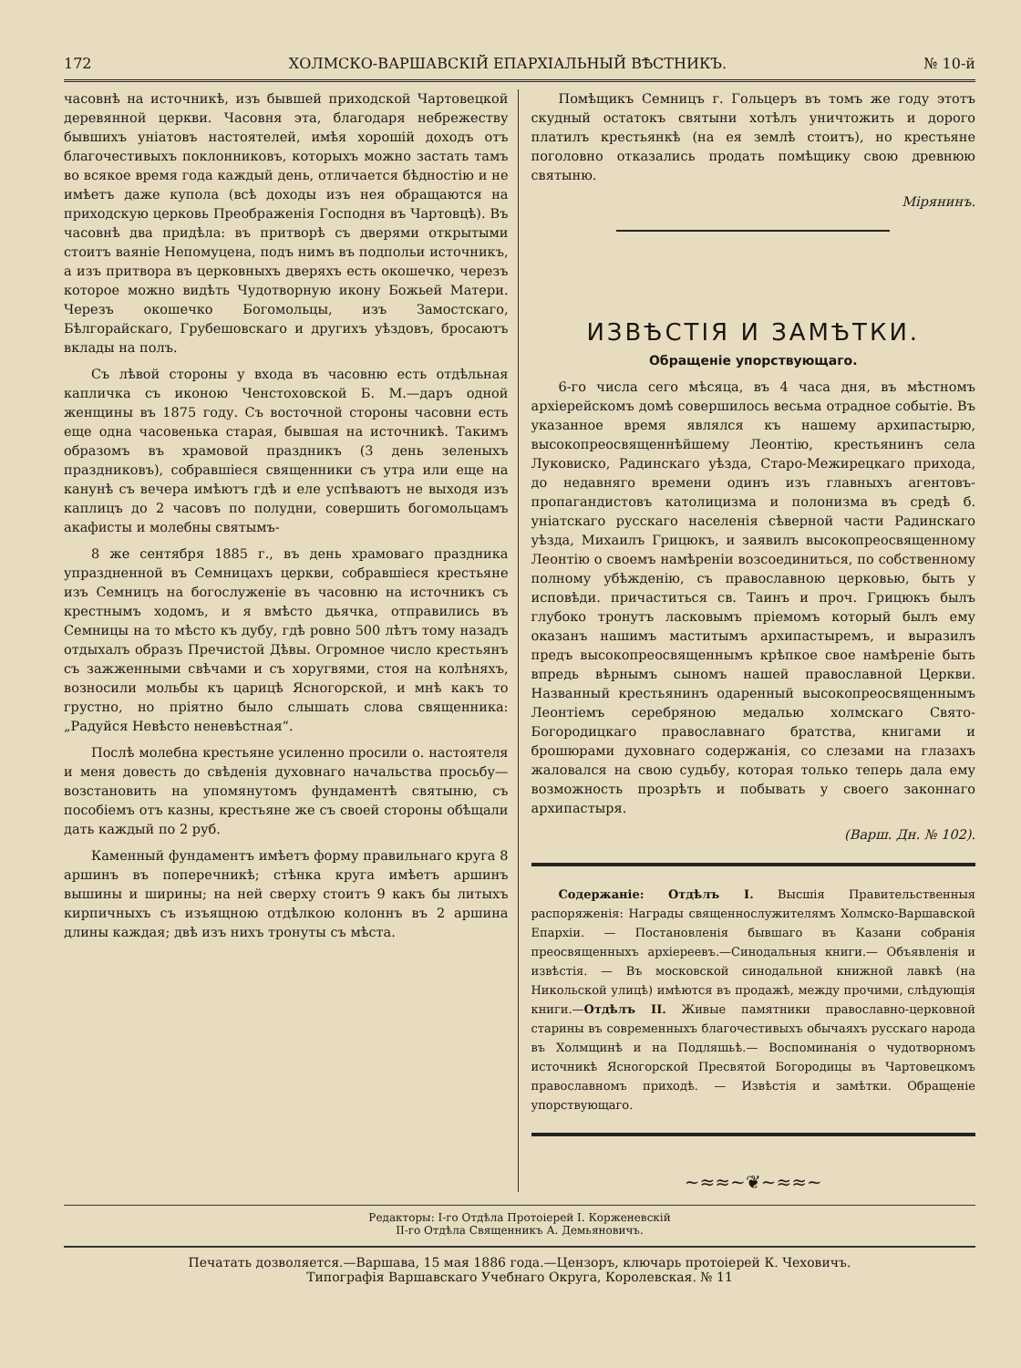172 ХОЛМСКО-ВАРШАВСКІЙ ЕПАРХІАЛЬНЫЙ ВѢСТНИКЪ. № 10-й
часовнѣ на источникѣ, изъ бывшей приходской Чартовецкой деревянной церкви. Часовня эта, благодаря небрежеству бывшихъ уніатовъ настоятелей, имѣя хорошій доходъ отъ благочестивыхъ поклонниковъ, которыхъ можно застать тамъ во всякое время года каждый день, отличается бѣдностію и не имѣетъ даже купола (всѣ доходы изъ нея обращаются на приходскую церковь Преображенія Господня въ Чартовцѣ). Въ часовнѣ два придѣла: въ притворѣ съ дверями открытыми стоитъ ваяніе Непомуцена, подъ нимъ въ подпольи источникъ, а изъ притвора въ церковныхъ дверяхъ есть окошечко, черезъ которое можно видѣть Чудотворную икону Божьей Матери. Черезъ окошечко Богомольцы, изъ Замостскаго, Бѣлгорайскаго, Грубешовскаго и другихъ уѣздовъ, бросаютъ вклады на полъ.
Съ лѣвой стороны у входа въ часовню есть отдѣльная капличка съ иконою Ченстоховской Б. М.—даръ одной женщины въ 1875 году. Съ восточной стороны часовни есть еще одна часовенька старая, бывшая на источникѣ. Такимъ образомъ въ храмовой праздникъ (3 день зеленыхъ праздниковъ), собравшіеся священники съ утра или еще на канунѣ съ вечера имѣютъ гдѣ и еле успѣваютъ не выходя изъ каплицъ до 2 часовъ по полудни, совершить богомольцамъ акафисты и молебны святымъ-
8 же сентября 1885 г., въ день храмоваго праздника упраздненной въ Семницахъ церкви, собравшіеся крестьяне изъ Семницъ на богослуженіе въ часовню на источникъ съ крестнымъ ходомъ, и я вмѣсто дьячка, отправились въ Семницы на то мѣсто къ дубу, гдѣ ровно 500 лѣтъ тому назадъ отдыхалъ образъ Пречистой Дѣвы. Огромное число крестьянъ съ зажженными свѣчами и съ хоругвями, стоя на колѣняхъ, возносили мольбы къ царицѣ Ясногорской, и мнѣ какъ то грустно, но пріятно было слышать слова священника: „Радуйся Невѣсто неневѣстная“.
Послѣ молебна крестьяне усиленно просили о. настоятеля и меня довесть до свѣденія духовнаго начальства просьбу—возстановить на упомянутомъ фундаментѣ святыню, съ пособіемъ отъ казны, крестьяне же съ своей стороны обѣщали дать каждый по 2 руб.
Каменный фундаментъ имѣетъ форму правильнаго круга 8 аршинъ въ поперечникѣ; стѣнка круга имѣетъ аршинъ вышины и ширины; на ней сверху стоитъ 9 какъ бы литыхъ кирпичныхъ съ изъящною отдѣлкою колоннъ въ 2 аршина длины каждая; двѣ изъ нихъ тронуты съ мѣста.
Помѣщикъ Семницъ г. Гольцеръ въ томъ же году этотъ скудный остатокъ святыни хотѣлъ уничтожить и дорого платилъ крестьянкѣ (на ея землѣ стоитъ), но крестьяне поголовно отказались продать помѣщику свою древнюю святыню.
Мірянинъ.
ИЗВѢСТІЯ И ЗАМѢТКИ.
Обращеніе упорствующаго.
6-го числа сего мѣсяца, въ 4 часа дня, въ мѣстномъ архіерейскомъ домѣ совершилось весьма отрадное событіе. Въ указанное время являлся къ нашему архипастырю, высокопреосвященнѣйшему Леонтію, крестьянинъ села Луковиско, Радинскаго уѣзда, Старо-Межирецкаго прихода, до недавняго времени одинъ изъ главныхъ агентовъ-пропагандистовъ католицизма и полонизма въ средѣ б. уніатскаго русскаго населенія сѣверной части Радинскаго уѣзда, Михаилъ Грицюкъ, и заявилъ высокопреосвященному Леонтію о своемъ намѣреніи возсоединиться, по собственному полному убѣжденію, съ православною церковью, быть у исповѣди. причаститься св. Таинъ и проч. Грицюкъ былъ глубоко тронутъ ласковымъ пріемомъ который былъ ему оказанъ нашимъ маститымъ архипастыремъ, и выразилъ предъ высокопреосвященнымъ крѣпкое свое намѣреніе быть впредь вѣрнымъ сыномъ нашей православной Церкви. Названный крестьянинъ одаренный высокопреосвященнымъ Леонтіемъ серебряною медалью холмскаго Свято-Богородицкаго православнаго братства, книгами и брошюрами духовнаго содержанія, со слезами на глазахъ жаловался на свою судьбу, которая только теперь дала ему возможность прозрѣть и побывать у своего законнаго архипастыря.
(Варш. Дн. № 102).
Содержаніе: Отдѣлъ I. Высшія Правительственныя распоряженія: Награды священнослужителямъ Холмско-Варшавской Епархіи. — Постановленія бывшаго въ Казани собранія преосвященныхъ архіереевъ.—Синодальныя книги.— Объявленія и извѣстія. — Въ московской синодальной книжной лавкѣ (на Никольской улицѣ) имѣются въ продажѣ, между прочими, слѣдующія книги.—Отдѣлъ II. Живые памятники православно-церковной старины въ современныхъ благочестивыхъ обычаяхъ русскаго народа въ Холмщинѣ и на Подляшьѣ.— Воспоминанія о чудотворномъ источникѣ Ясногорской Пресвятой Богородицы въ Чартовецкомъ православномъ приходѣ. — Извѣстія и замѣтки. Обращеніе упорствующаго.
~≈≈~❦~≈≈~
Редакторы: I-го Отдѣла Протоіерей І. Корженевскій
II-го Отдѣла Священникъ А. Демьяновичъ.
Печатать дозволяется.—Варшава, 15 мая 1886 года.—Цензоръ, ключарь протоіерей К. Чеховичъ.
Типографія Варшавскаго Учебнаго Округа, Королевская. № 11